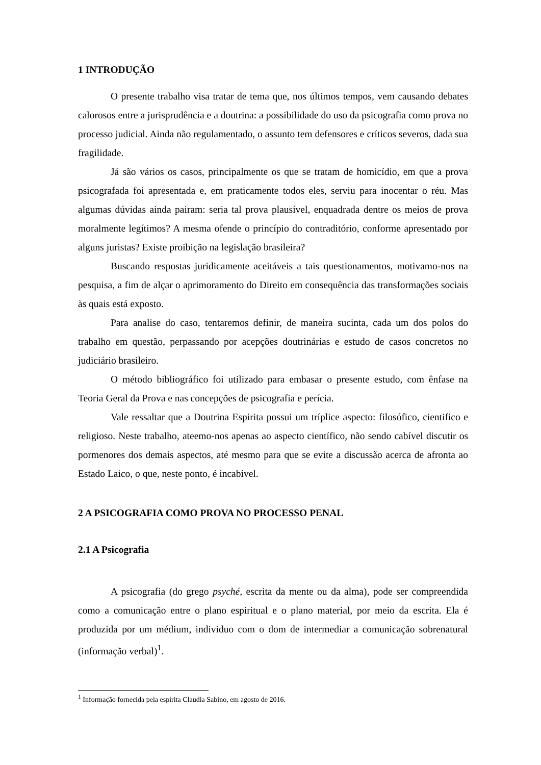1 INTRODUÇÃO
O presente trabalho visa tratar de tema que, nos últimos tempos, vem causando debates calorosos entre a jurisprudência e a doutrina: a possibilidade do uso da psicografia como prova no processo judicial. Ainda não regulamentado, o assunto tem defensores e críticos severos, dada sua fragilidade.
Já são vários os casos, principalmente os que se tratam de homicídio, em que a prova psicografada foi apresentada e, em praticamente todos eles, serviu para inocentar o réu. Mas algumas dúvidas ainda pairam: seria tal prova plausível, enquadrada dentre os meios de prova moralmente legítimos? A mesma ofende o princípio do contraditório, conforme apresentado por alguns juristas? Existe proibição na legislação brasileira?
Buscando respostas juridicamente aceitáveis a tais questionamentos, motivamo-nos na pesquisa, a fim de alçar o aprimoramento do Direito em consequência das transformações sociais às quais está exposto.
Para analise do caso, tentaremos definir, de maneira sucinta, cada um dos polos do trabalho em questão, perpassando por acepções doutrinárias e estudo de casos concretos no judiciário brasileiro.
O método bibliográfico foi utilizado para embasar o presente estudo, com ênfase na Teoria Geral da Prova e nas concepções de psicografia e perícia.
Vale ressaltar que a Doutrina Espirita possui um tríplice aspecto: filosófico, cientifico e religioso. Neste trabalho, ateemo-nos apenas ao aspecto científico, não sendo cabível discutir os pormenores dos demais aspectos, até mesmo para que se evite a discussão acerca de afronta ao Estado Laico, o que, neste ponto, é incabível.
2 A PSICOGRAFIA COMO PROVA NO PROCESSO PENAL
2.1 A Psicografia
A psicografia (do grego psyché, escrita da mente ou da alma), pode ser compreendida como a comunicação entre o plano espiritual e o plano material, por meio da escrita. Ela é produzida por um médium, individuo com o dom de intermediar a comunicação sobrenatural (informação verbal)<sup>1</sup>.
<sup>1</sup> Informação fornecida pela espírita Claudia Sabino, em agosto de 2016.